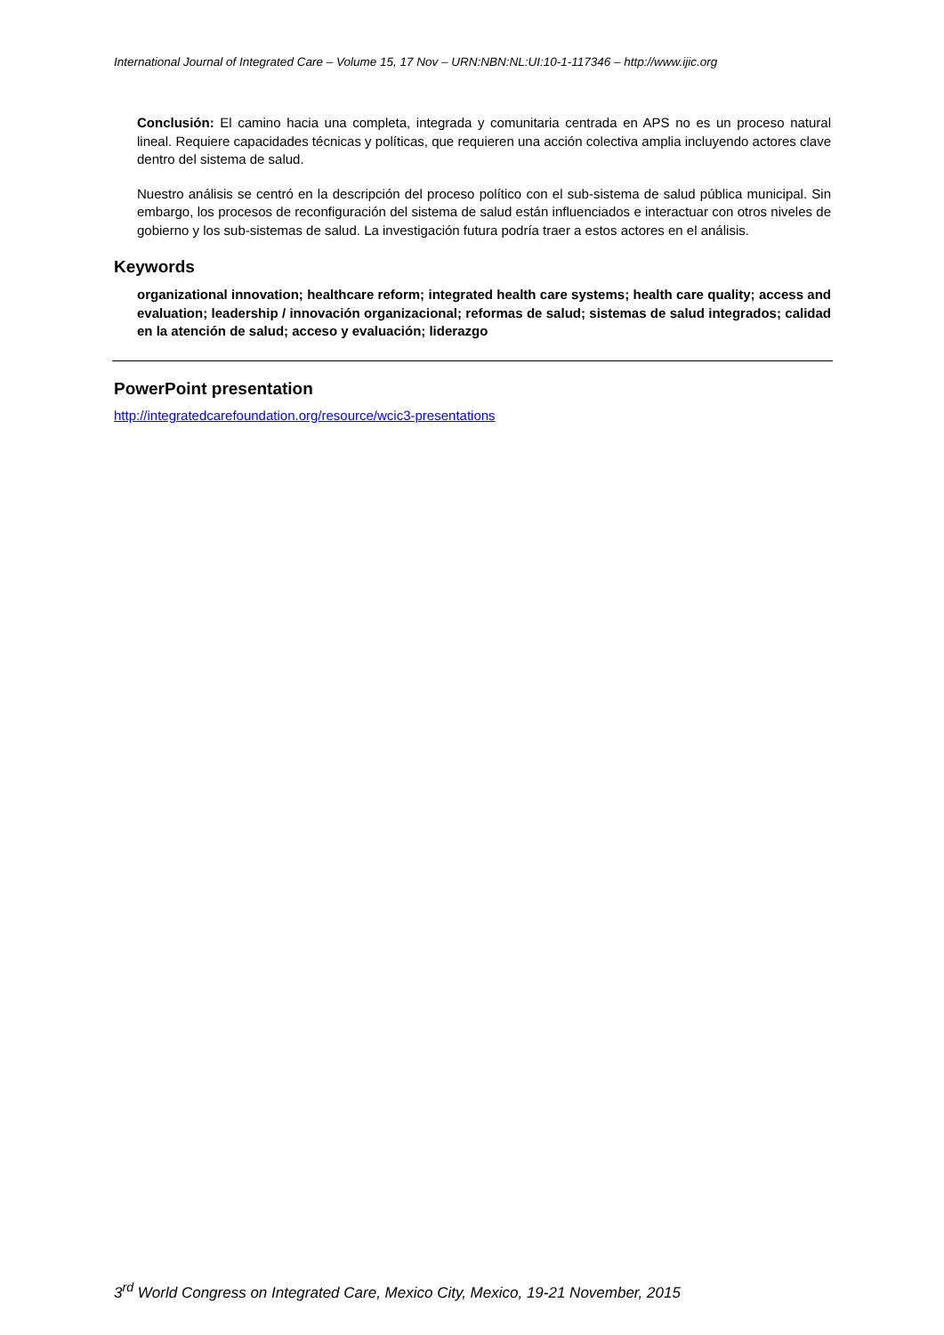International Journal of Integrated Care – Volume 15, 17 Nov – URN:NBN:NL:UI:10-1-117346 – http://www.ijic.org
Conclusión: El camino hacia una completa, integrada y comunitaria centrada en APS no es un proceso natural lineal. Requiere capacidades técnicas y políticas, que requieren una acción colectiva amplia incluyendo actores clave dentro del sistema de salud.
Nuestro análisis se centró en la descripción del proceso político con el sub-sistema de salud pública municipal. Sin embargo, los procesos de reconfiguración del sistema de salud están influenciados e interactuar con otros niveles de gobierno y los sub-sistemas de salud. La investigación futura podría traer a estos actores en el análisis.
Keywords
organizational innovation; healthcare reform; integrated health care systems; health care quality; access and evaluation; leadership / innovación organizacional; reformas de salud; sistemas de salud integrados; calidad en la atención de salud; acceso y evaluación; liderazgo
PowerPoint presentation
http://integratedcarefoundation.org/resource/wcic3-presentations
3<sup>rd</sup> World Congress on Integrated Care, Mexico City, Mexico, 19-21 November, 2015